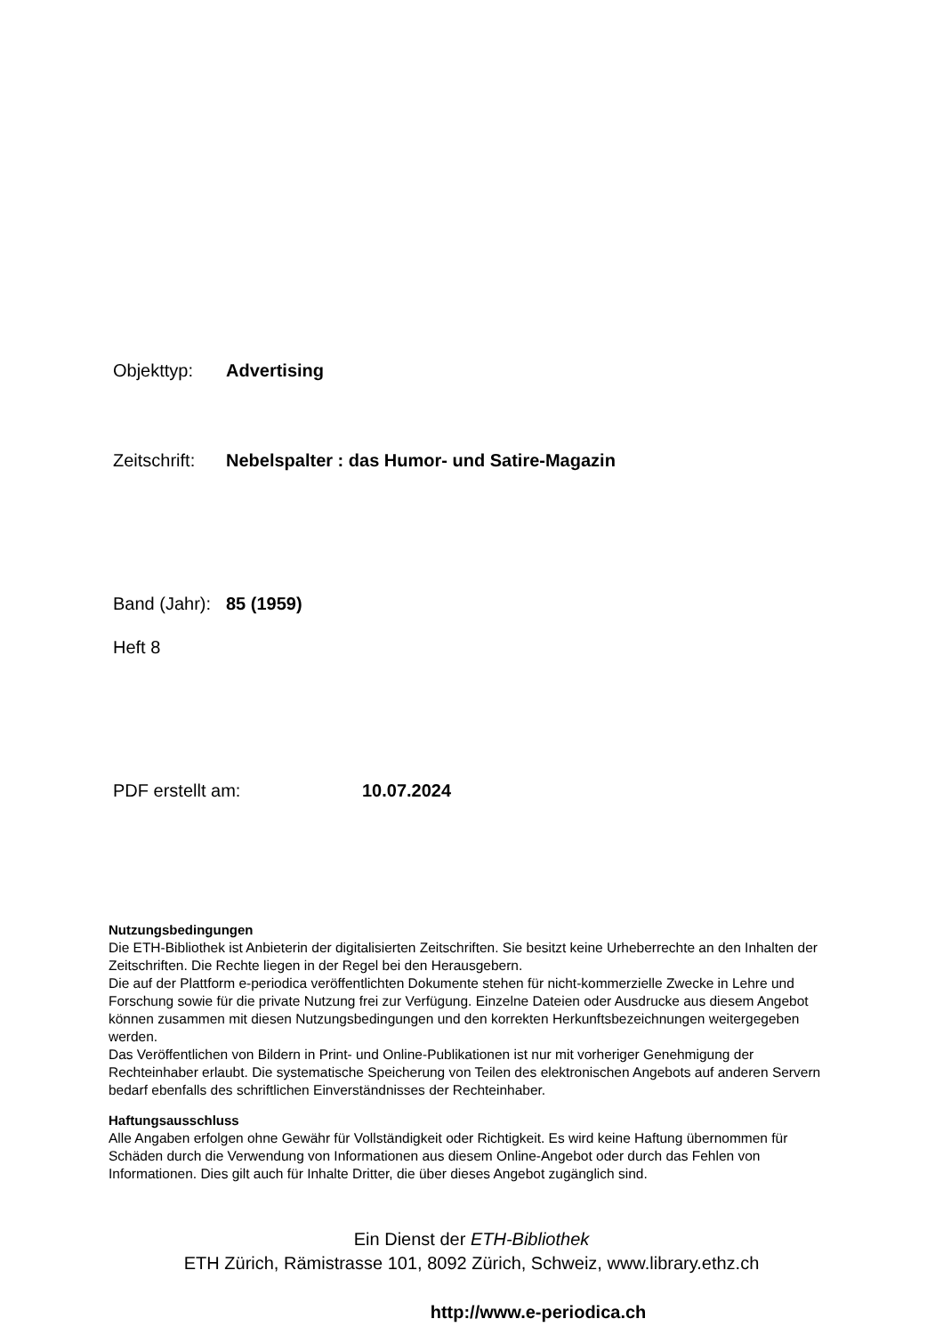Objekttyp: Advertising
Zeitschrift: Nebelspalter : das Humor- und Satire-Magazin
Band (Jahr): 85 (1959)
Heft 8
PDF erstellt am: 10.07.2024
Nutzungsbedingungen
Die ETH-Bibliothek ist Anbieterin der digitalisierten Zeitschriften. Sie besitzt keine Urheberrechte an den Inhalten der Zeitschriften. Die Rechte liegen in der Regel bei den Herausgebern.
Die auf der Plattform e-periodica veröffentlichten Dokumente stehen für nicht-kommerzielle Zwecke in Lehre und Forschung sowie für die private Nutzung frei zur Verfügung. Einzelne Dateien oder Ausdrucke aus diesem Angebot können zusammen mit diesen Nutzungsbedingungen und den korrekten Herkunftsbezeichnungen weitergegeben werden.
Das Veröffentlichen von Bildern in Print- und Online-Publikationen ist nur mit vorheriger Genehmigung der Rechteinhaber erlaubt. Die systematische Speicherung von Teilen des elektronischen Angebots auf anderen Servern bedarf ebenfalls des schriftlichen Einverständnisses der Rechteinhaber.
Haftungsausschluss
Alle Angaben erfolgen ohne Gewähr für Vollständigkeit oder Richtigkeit. Es wird keine Haftung übernommen für Schäden durch die Verwendung von Informationen aus diesem Online-Angebot oder durch das Fehlen von Informationen. Dies gilt auch für Inhalte Dritter, die über dieses Angebot zugänglich sind.
Ein Dienst der ETH-Bibliothek
ETH Zürich, Rämistrasse 101, 8092 Zürich, Schweiz, www.library.ethz.ch
http://www.e-periodica.ch